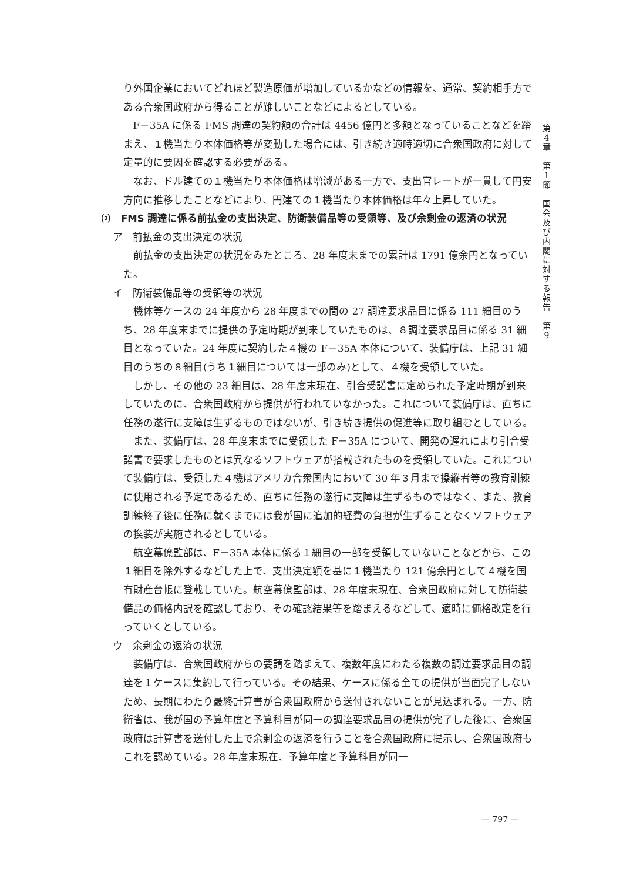り外国企業においてどれほど製造原価が増加しているかなどの情報を、通常、契約相手方である合衆国政府から得ることが難しいことなどによるとしている。
F－35A に係る FMS 調達の契約額の合計は 4456 億円と多額となっていることなどを踏まえ、１機当たり本体価格等が変動した場合には、引き続き適時適切に合衆国政府に対して定量的に要因を確認する必要がある。
なお、ドル建ての１機当たり本体価格は増減がある一方で、支出官レートが一貫して円安方向に推移したことなどにより、円建ての１機当たり本体価格は年々上昇していた。
⑵　FMS 調達に係る前払金の支出決定、防衛装備品等の受領等、及び余剰金の返済の状況
ア　前払金の支出決定の状況
前払金の支出決定の状況をみたところ、28 年度末までの累計は 1791 億余円となっていた。
イ　防衛装備品等の受領等の状況
機体等ケースの 24 年度から 28 年度までの間の 27 調達要求品目に係る 111 細目のうち、28 年度末までに提供の予定時期が到来していたものは、８調達要求品目に係る 31 細目となっていた。24 年度に契約した４機の F－35A 本体について、装備庁は、上記 31 細目のうちの８細目(うち１細目については一部のみ)として、４機を受領していた。
しかし、その他の 23 細目は、28 年度末現在、引合受諾書に定められた予定時期が到来していたのに、合衆国政府から提供が行われていなかった。これについて装備庁は、直ちに任務の遂行に支障は生ずるものではないが、引き続き提供の促進等に取り組むとしている。
また、装備庁は、28 年度末までに受領した F－35A について、開発の遅れにより引合受諾書で要求したものとは異なるソフトウェアが搭載されたものを受領していた。これについて装備庁は、受領した４機はアメリカ合衆国内において 30 年３月まで操縦者等の教育訓練に使用される予定であるため、直ちに任務の遂行に支障は生ずるものではなく、また、教育訓練終了後に任務に就くまでには我が国に追加的経費の負担が生ずることなくソフトウェアの換装が実施されるとしている。
航空幕僚監部は、F－35A 本体に係る１細目の一部を受領していないことなどから、この１細目を除外するなどした上で、支出決定額を基に１機当たり 121 億余円として４機を国有財産台帳に登載していた。航空幕僚監部は、28 年度末現在、合衆国政府に対して防衛装備品の価格内訳を確認しており、その確認結果等を踏まえるなどして、適時に価格改定を行っていくとしている。
ウ　余剰金の返済の状況
装備庁は、合衆国政府からの要請を踏まえて、複数年度にわたる複数の調達要求品目の調達を１ケースに集約して行っている。その結果、ケースに係る全ての提供が当面完了しないため、長期にわたり最終計算書が合衆国政府から送付されないことが見込まれる。一方、防衛省は、我が国の予算年度と予算科目が同一の調達要求品目の提供が完了した後に、合衆国政府は計算書を送付した上で余剰金の返済を行うことを合衆国政府に提示し、合衆国政府もこれを認めている。28 年度末現在、予算年度と予算科目が同一
第
4
章
第
1
節
国
会
及
び
内
閣
に
対
す
る
報
告
第
9
— 797 —